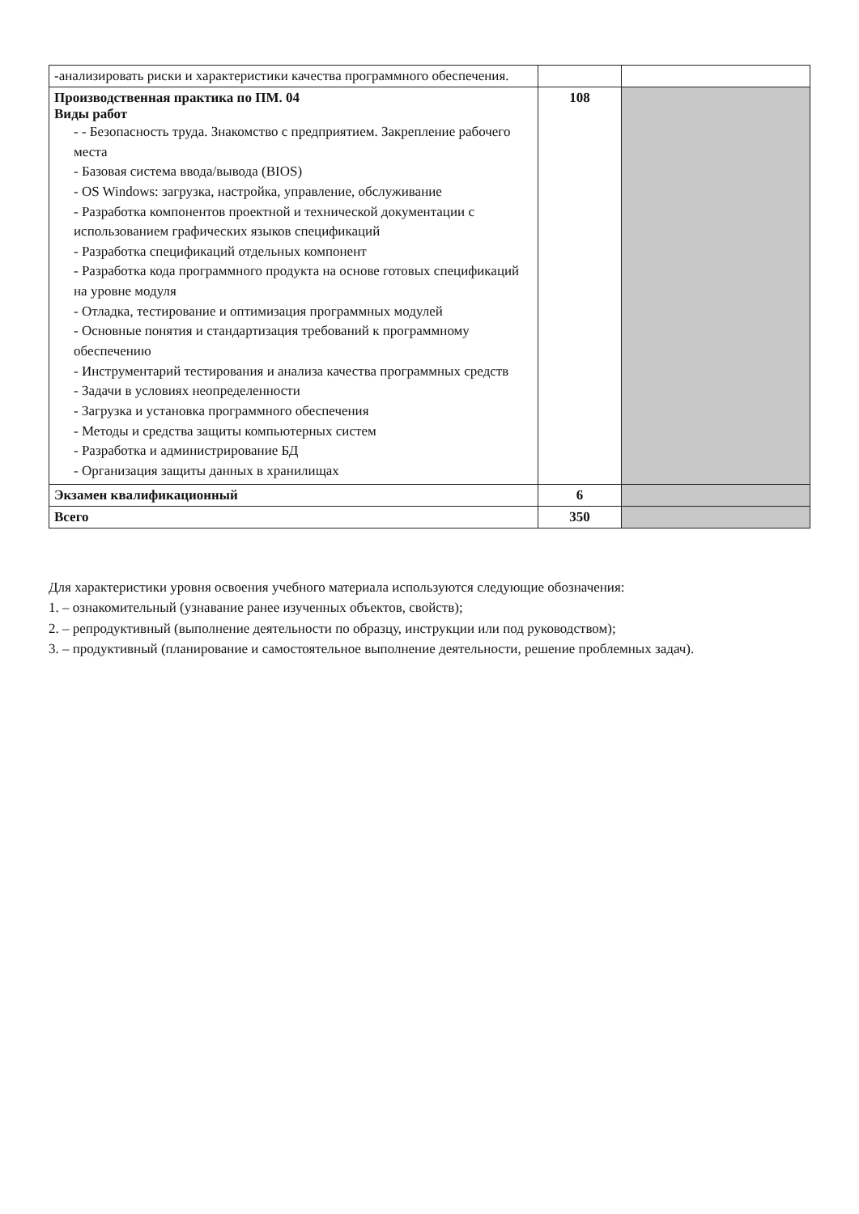| -анализировать риски и характеристики качества программного обеспечения. | | |
| Производственная практика по ПМ. 04 Виды работ - - Безопасность труда. Знакомство с предприятием. Закрепление рабочего места - Базовая система ввода/вывода (BIOS) - OS Windows: загрузка, настройка, управление, обслуживание - Разработка компонентов проектной и технической документации с использованием графических языков спецификаций - Разработка спецификаций отдельных компонент - Разработка кода программного продукта на основе готовых спецификаций на уровне модуля - Отладка, тестирование и оптимизация программных модулей - Основные понятия и стандартизация требований к программному обеспечению - Инструментарий тестирования и анализа качества программных средств - Задачи в условиях неопределенности - Загрузка и установка программного обеспечения - Методы и средства защиты компьютерных систем - Разработка и администрирование БД - Организация защиты данных в хранилищах | 108 | |
| Экзамен квалификационный | 6 | |
| Всего | 350 | |
Для характеристики уровня освоения учебного материала используются следующие обозначения:
1. – ознакомительный (узнавание ранее изученных объектов, свойств);
2. – репродуктивный (выполнение деятельности по образцу, инструкции или под руководством);
3. – продуктивный (планирование и самостоятельное выполнение деятельности, решение проблемных задач).